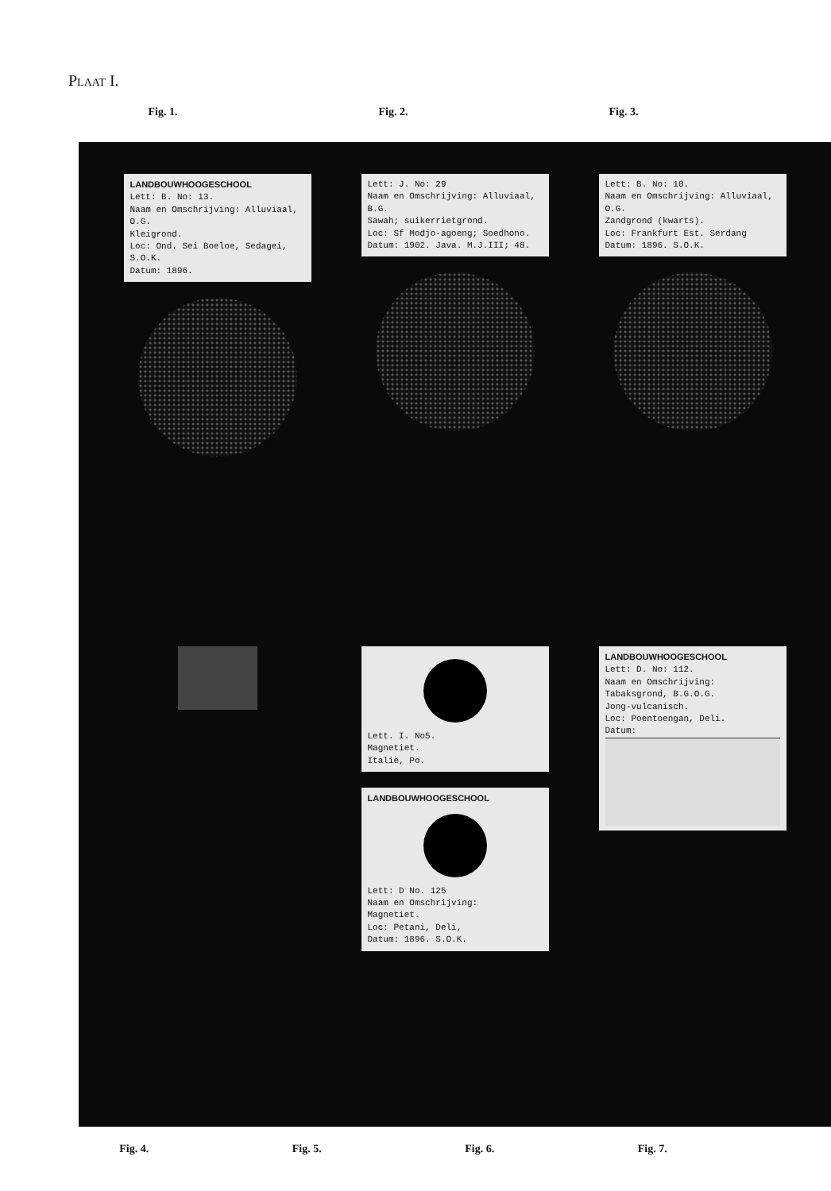Plaat I.
Fig. 1. Fig. 2. Fig. 3.
LANDBOUWHOOGESCHOOL
Lett: B. No: 13.
Naam en Omschrijving: Alluviaal, O.G.
Kleigrond.
Loc: Ond. Sei Boeloe, Sedagei, S.O.K.
Datum: 1896.
Lett: J. No: 29
Naam en Omschrijving: Alluviaal, B.G.
Sawah; suikerrietgrond.
Loc: Sf Modjo-agoeng; Soedhono.
Datum: 1902. Java. M.J.III; 48.
Lett: B. No: 10.
Naam en Omschrijving: Alluviaal, O.G.
Zandgrond (kwarts).
Loc: Frankfurt Est. Serdang
Datum: 1896. S.O.K.
Lett. I. No5.
Magnetiet.
Italië, Po.
LANDBOUWHOOGESCHOOL
Lett: D No. 125
Naam en Omschrijving:
Magnetiet.
Loc: Petani, Deli,
Datum: 1896. S.O.K.
LANDBOUWHOOGESCHOOL
Lett: D. No: 112.
Naam en Omschrijving:
Tabaksgrond, B.G.O.G.
Jong-vulcanisch.
Loc: Poentoengan, Deli.
Datum:
Fig. 4. Fig. 5. Fig. 6. Fig. 7.